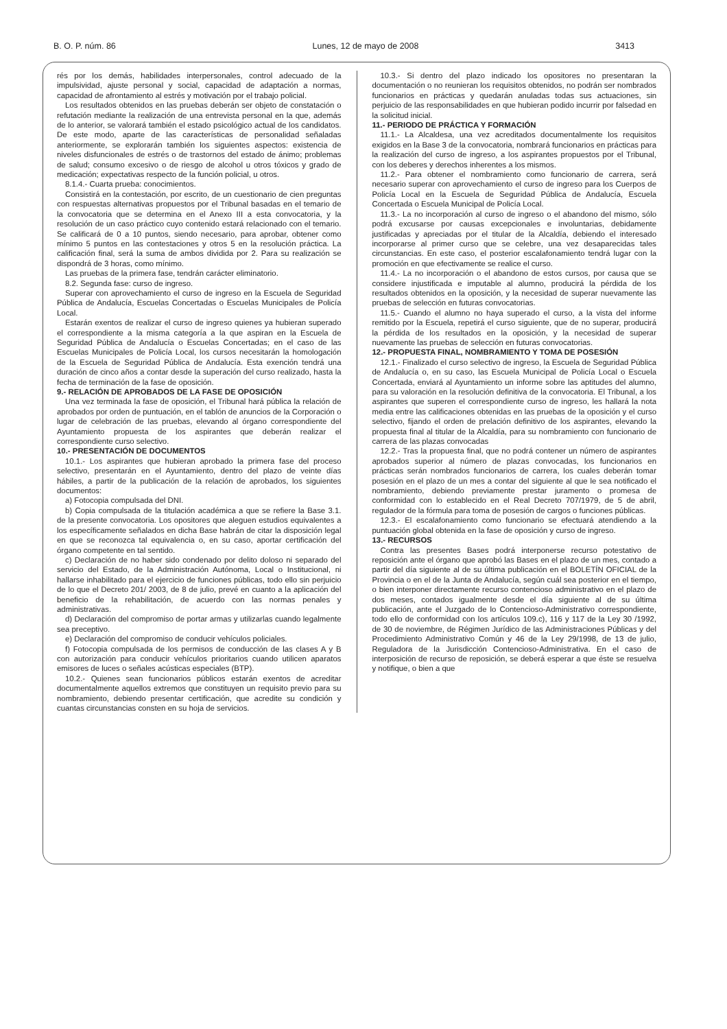B. O. P. núm. 86 Lunes, 12 de mayo de 2008 3413
rés por los demás, habilidades interpersonales, control adecuado de la impulsividad, ajuste personal y social, capacidad de adaptación a normas, capacidad de afrontamiento al estrés y motivación por el trabajo policial.
Los resultados obtenidos en las pruebas deberán ser objeto de constatación o refutación mediante la realización de una entrevista personal en la que, además de lo anterior, se valorará también el estado psicológico actual de los candidatos. De este modo, aparte de las características de personalidad señaladas anteriormente, se explorarán también los siguientes aspectos: existencia de niveles disfuncionales de estrés o de trastornos del estado de ánimo; problemas de salud; consumo excesivo o de riesgo de alcohol u otros tóxicos y grado de medicación; expectativas respecto de la función policial, u otros.
8.1.4.- Cuarta prueba: conocimientos.
Consistirá en la contestación, por escrito, de un cuestionario de cien preguntas con respuestas alternativas propuestos por el Tribunal basadas en el temario de la convocatoria que se determina en el Anexo III a esta convocatoria, y la resolución de un caso práctico cuyo contenido estará relacionado con el temario. Se calificará de 0 a 10 puntos, siendo necesario, para aprobar, obtener como mínimo 5 puntos en las contestaciones y otros 5 en la resolución práctica. La calificación final, será la suma de ambos dividida por 2. Para su realización se dispondrá de 3 horas, como mínimo.
Las pruebas de la primera fase, tendrán carácter eliminatorio.
8.2. Segunda fase: curso de ingreso.
Superar con aprovechamiento el curso de ingreso en la Escuela de Seguridad Pública de Andalucía, Escuelas Concertadas o Escuelas Municipales de Policía Local.
Estarán exentos de realizar el curso de ingreso quienes ya hubieran superado el correspondiente a la misma categoría a la que aspiran en la Escuela de Seguridad Pública de Andalucía o Escuelas Concertadas; en el caso de las Escuelas Municipales de Policía Local, los cursos necesitarán la homologación de la Escuela de Seguridad Pública de Andalucía. Esta exención tendrá una duración de cinco años a contar desde la superación del curso realizado, hasta la fecha de terminación de la fase de oposición.
9.- RELACIÓN DE APROBADOS DE LA FASE DE OPOSICIÓN
Una vez terminada la fase de oposición, el Tribunal hará pública la relación de aprobados por orden de puntuación, en el tablón de anuncios de la Corporación o lugar de celebración de las pruebas, elevando al órgano correspondiente del Ayuntamiento propuesta de los aspirantes que deberán realizar el correspondiente curso selectivo.
10.- PRESENTACIÓN DE DOCUMENTOS
10.1.- Los aspirantes que hubieran aprobado la primera fase del proceso selectivo, presentarán en el Ayuntamiento, dentro del plazo de veinte días hábiles, a partir de la publicación de la relación de aprobados, los siguientes documentos:
a) Fotocopia compulsada del DNI.
b) Copia compulsada de la titulación académica a que se refiere la Base 3.1. de la presente convocatoria. Los opositores que aleguen estudios equivalentes a los específicamente señalados en dicha Base habrán de citar la disposición legal en que se reconozca tal equivalencia o, en su caso, aportar certificación del órgano competente en tal sentido.
c) Declaración de no haber sido condenado por delito doloso ni separado del servicio del Estado, de la Administración Autónoma, Local o Institucional, ni hallarse inhabilitado para el ejercicio de funciones públicas, todo ello sin perjuicio de lo que el Decreto 201/ 2003, de 8 de julio, prevé en cuanto a la aplicación del beneficio de la rehabilitación, de acuerdo con las normas penales y administrativas.
d) Declaración del compromiso de portar armas y utilizarlas cuando legalmente sea preceptivo.
e) Declaración del compromiso de conducir vehículos policiales.
f) Fotocopia compulsada de los permisos de conducción de las clases A y B con autorización para conducir vehículos prioritarios cuando utilicen aparatos emisores de luces o señales acústicas especiales (BTP).
10.2.- Quienes sean funcionarios públicos estarán exentos de acreditar documentalmente aquellos extremos que constituyen un requisito previo para su nombramiento, debiendo presentar certificación, que acredite su condición y cuantas circunstancias consten en su hoja de servicios.
10.3.- Si dentro del plazo indicado los opositores no presentaran la documentación o no reunieran los requisitos obtenidos, no podrán ser nombrados funcionarios en prácticas y quedarán anuladas todas sus actuaciones, sin perjuicio de las responsabilidades en que hubieran podido incurrir por falsedad en la solicitud inicial.
11.- PERIODO DE PRÁCTICA Y FORMACIÓN
11.1.- La Alcaldesa, una vez acreditados documentalmente los requisitos exigidos en la Base 3 de la convocatoria, nombrará funcionarios en prácticas para la realización del curso de ingreso, a los aspirantes propuestos por el Tribunal, con los deberes y derechos inherentes a los mismos.
11.2.- Para obtener el nombramiento como funcionario de carrera, será necesario superar con aprovechamiento el curso de ingreso para los Cuerpos de Policía Local en la Escuela de Seguridad Pública de Andalucía, Escuela Concertada o Escuela Municipal de Policía Local.
11.3.- La no incorporación al curso de ingreso o el abandono del mismo, sólo podrá excusarse por causas excepcionales e involuntarias, debidamente justificadas y apreciadas por el titular de la Alcaldía, debiendo el interesado incorporarse al primer curso que se celebre, una vez desaparecidas tales circunstancias. En este caso, el posterior escalafonamiento tendrá lugar con la promoción en que efectivamente se realice el curso.
11.4.- La no incorporación o el abandono de estos cursos, por causa que se considere injustificada e imputable al alumno, producirá la pérdida de los resultados obtenidos en la oposición, y la necesidad de superar nuevamente las pruebas de selección en futuras convocatorias.
11.5.- Cuando el alumno no haya superado el curso, a la vista del informe remitido por la Escuela, repetirá el curso siguiente, que de no superar, producirá la pérdida de los resultados en la oposición, y la necesidad de superar nuevamente las pruebas de selección en futuras convocatorias.
12.- PROPUESTA FINAL, NOMBRAMIENTO Y TOMA DE POSESIÓN
12.1.- Finalizado el curso selectivo de ingreso, la Escuela de Seguridad Pública de Andalucía o, en su caso, las Escuela Municipal de Policía Local o Escuela Concertada, enviará al Ayuntamiento un informe sobre las aptitudes del alumno, para su valoración en la resolución definitiva de la convocatoria. El Tribunal, a los aspirantes que superen el correspondiente curso de ingreso, les hallará la nota media entre las calificaciones obtenidas en las pruebas de la oposición y el curso selectivo, fijando el orden de prelación definitivo de los aspirantes, elevando la propuesta final al titular de la Alcaldía, para su nombramiento con funcionario de carrera de las plazas convocadas
12.2.- Tras la propuesta final, que no podrá contener un número de aspirantes aprobados superior al número de plazas convocadas, los funcionarios en prácticas serán nombrados funcionarios de carrera, los cuales deberán tomar posesión en el plazo de un mes a contar del siguiente al que le sea notificado el nombramiento, debiendo previamente prestar juramento o promesa de conformidad con lo establecido en el Real Decreto 707/1979, de 5 de abril, regulador de la fórmula para toma de posesión de cargos o funciones públicas.
12.3.- El escalafonamiento como funcionario se efectuará atendiendo a la puntuación global obtenida en la fase de oposición y curso de ingreso.
13.- RECURSOS
Contra las presentes Bases podrá interponerse recurso potestativo de reposición ante el órgano que aprobó las Bases en el plazo de un mes, contado a partir del día siguiente al de su última publicación en el BOLETÍN OFICIAL de la Provincia o en el de la Junta de Andalucía, según cuál sea posterior en el tiempo, o bien interponer directamente recurso contencioso administrativo en el plazo de dos meses, contados igualmente desde el día siguiente al de su última publicación, ante el Juzgado de lo Contencioso-Administrativo correspondiente, todo ello de conformidad con los artículos 109.c), 116 y 117 de la Ley 30 /1992, de 30 de noviembre, de Régimen Jurídico de las Administraciones Públicas y del Procedimiento Administrativo Común y 46 de la Ley 29/1998, de 13 de julio, Reguladora de la Jurisdicción Contencioso-Administrativa. En el caso de interposición de recurso de reposición, se deberá esperar a que éste se resuelva y notifique, o bien a que